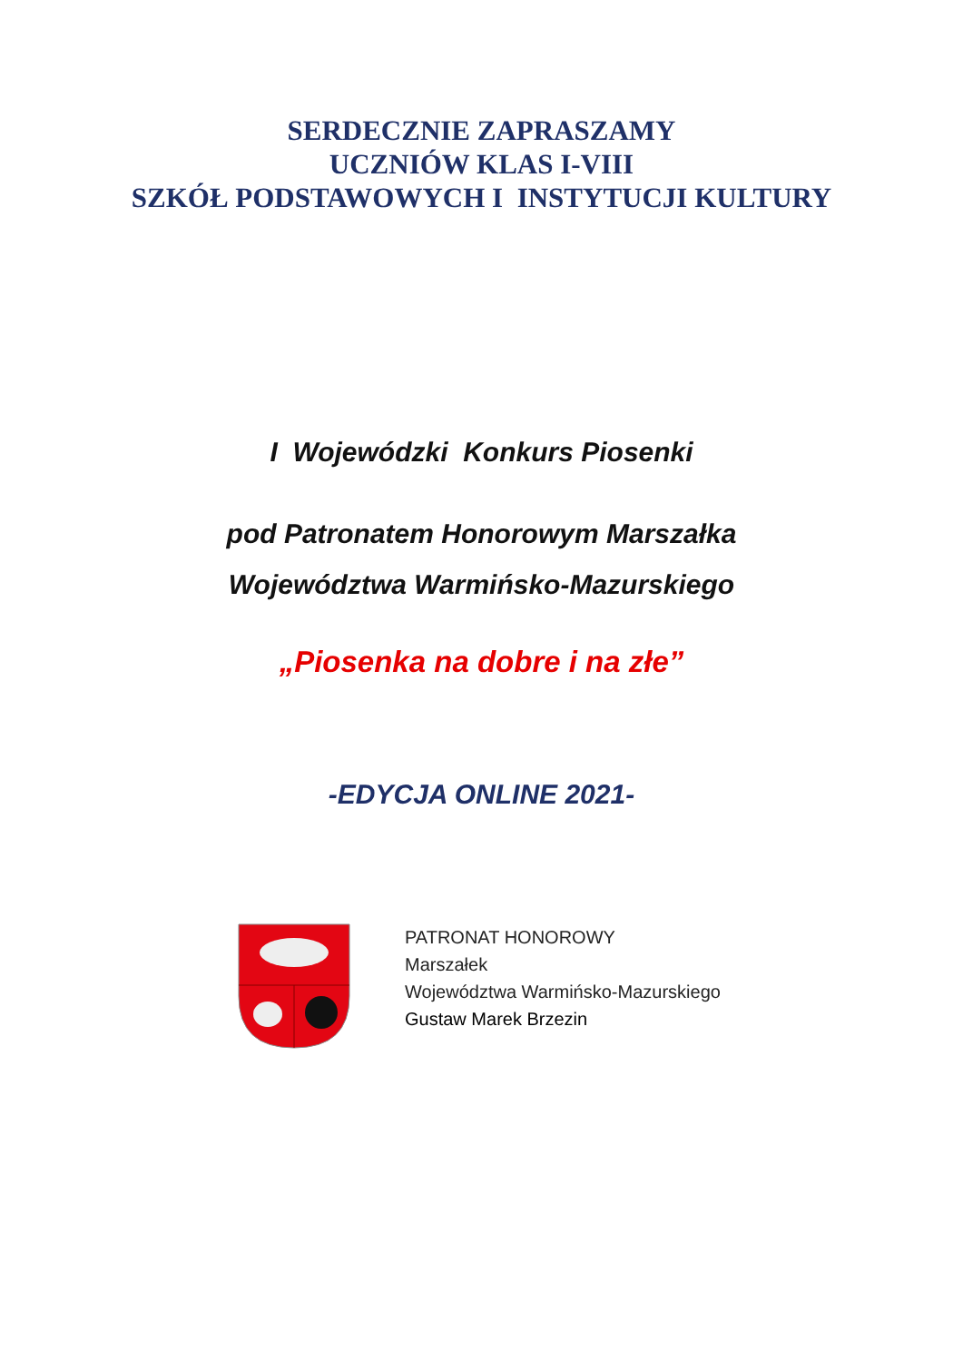SERDECZNIE ZAPRASZAMY
UCZNIÓW KLAS I-VIII
SZKÓŁ PODSTAWOWYCH I INSTYTUCJI KULTURY
I Wojewódzki Konkurs Piosenki
pod Patronatem Honorowym Marszałka
Województwa Warmińsko-Mazurskiego
„Piosenka na dobre i na złe”
-EDYCJA ONLINE 2021-
PATRONAT HONOROWY
Marszałek
Województwa Warmińsko-Mazurskiego
Gustaw Marek Brzezin